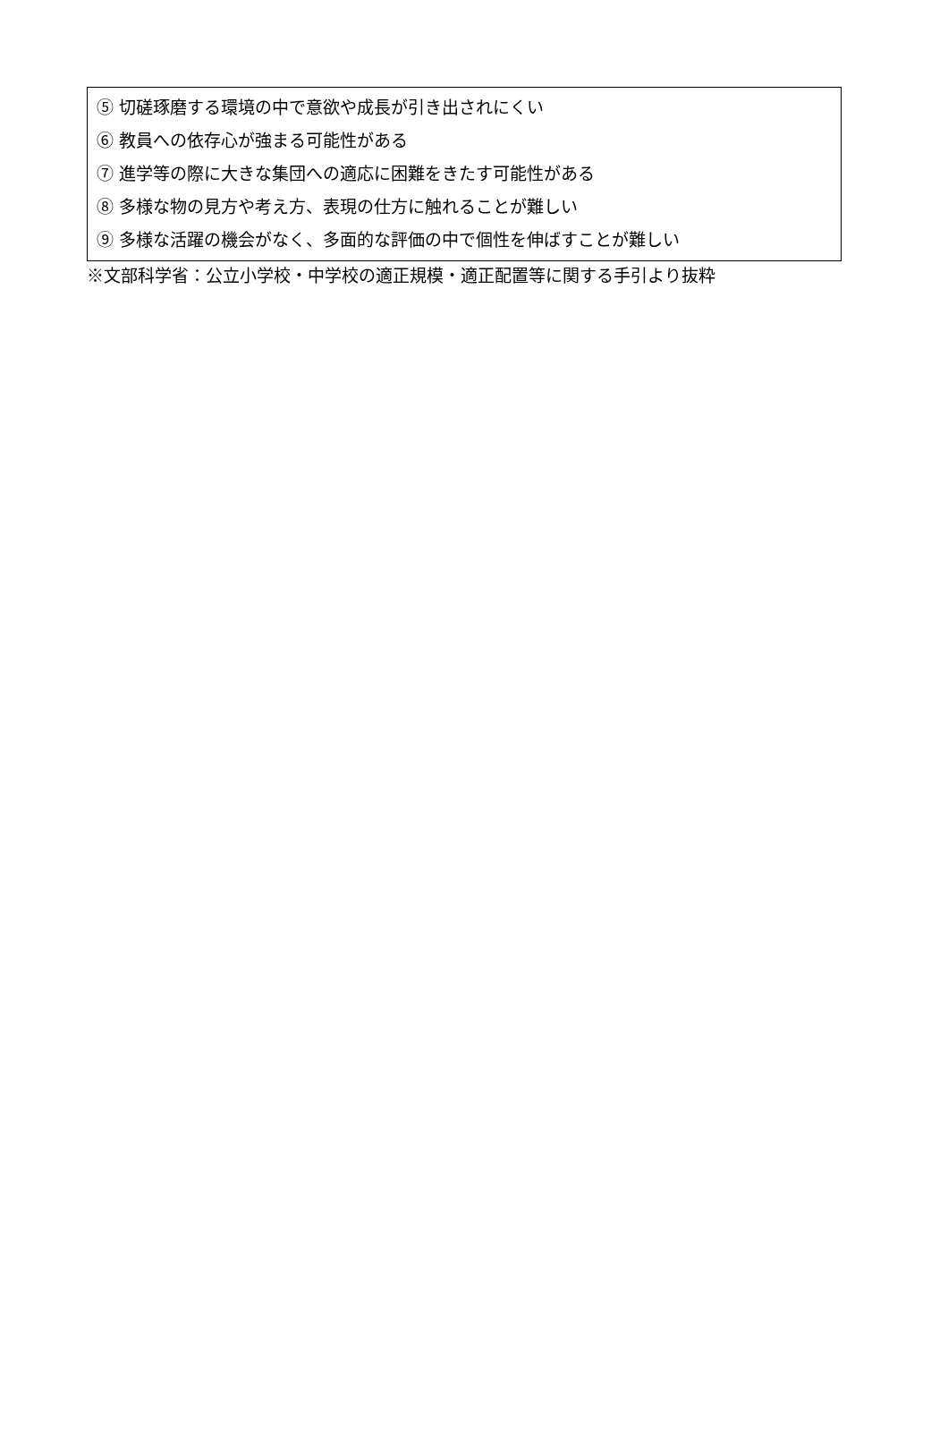⑤ 切磋琢磨する環境の中で意欲や成長が引き出されにくい
⑥ 教員への依存心が強まる可能性がある
⑦ 進学等の際に大きな集団への適応に困難をきたす可能性がある
⑧ 多様な物の見方や考え方、表現の仕方に触れることが難しい
⑨ 多様な活躍の機会がなく、多面的な評価の中で個性を伸ばすことが難しい
※文部科学省：公立小学校・中学校の適正規模・適正配置等に関する手引より抜粋